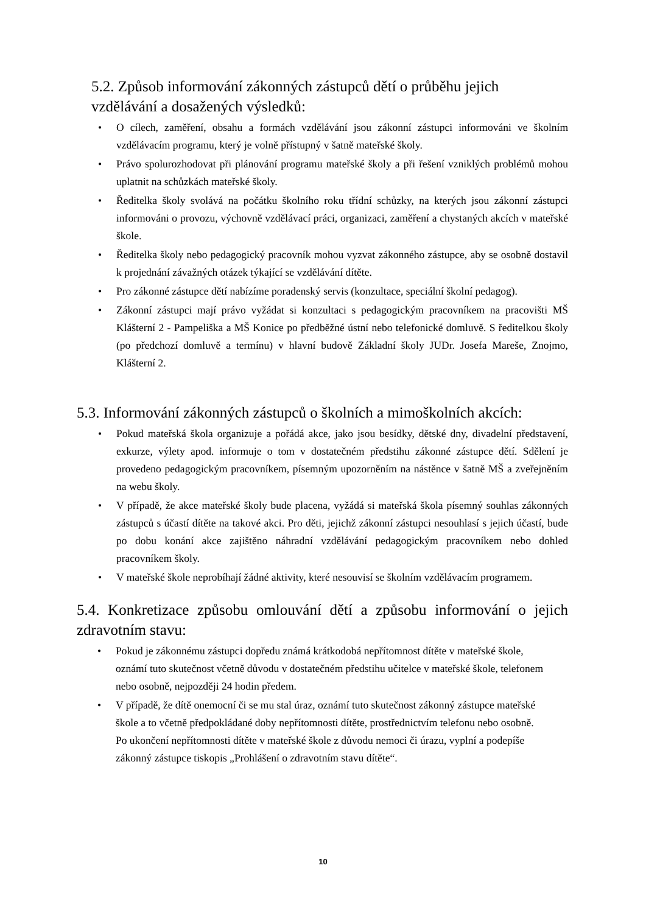5.2. Způsob informování zákonných zástupců dětí o průběhu jejich vzdělávání a dosažených výsledků:
• O cílech, zaměření, obsahu a formách vzdělávání jsou zákonní zástupci informováni ve školním vzdělávacím programu, který je volně přístupný v šatně mateřské školy.
• Právo spolurozhodovat při plánování programu mateřské školy a při řešení vzniklých problémů mohou uplatnit na schůzkách mateřské školy.
• Ředitelka školy svolává na počátku školního roku třídní schůzky, na kterých jsou zákonní zástupci informováni o provozu, výchovně vzdělávací práci, organizaci, zaměření a chystaných akcích v mateřské škole.
• Ředitelka školy nebo pedagogický pracovník mohou vyzvat zákonného zástupce, aby se osobně dostavil k projednání závažných otázek týkající se vzdělávání dítěte.
• Pro zákonné zástupce dětí nabízíme poradenský servis (konzultace, speciální školní pedagog).
• Zákonní zástupci mají právo vyžádat si konzultaci s pedagogickým pracovníkem na pracovišti MŠ Klášterní 2 - Pampeliška a MŠ Konice po předběžné ústní nebo telefonické domluvě. S ředitelkou školy (po předchozí domluvě a termínu) v hlavní budově Základní školy JUDr. Josefa Mareše, Znojmo, Klášterní 2.
5.3. Informování zákonných zástupců o školních a mimoškolních akcích:
• Pokud mateřská škola organizuje a pořádá akce, jako jsou besídky, dětské dny, divadelní představení, exkurze, výlety apod. informuje o tom v dostatečném předstihu zákonné zástupce dětí. Sdělení je provedeno pedagogickým pracovníkem, písemným upozorněním na nástěnce v šatně MŠ a zveřejněním na webu školy.
• V případě, že akce mateřské školy bude placena, vyžádá si mateřská škola písemný souhlas zákonných zástupců s účastí dítěte na takové akci. Pro děti, jejichž zákonní zástupci nesouhlasí s jejich účastí, bude po dobu konání akce zajištěno náhradní vzdělávání pedagogickým pracovníkem nebo dohled pracovníkem školy.
• V mateřské škole neprobíhají žádné aktivity, které nesouvisí se školním vzdělávacím programem.
5.4. Konkretizace způsobu omlouvání dětí a způsobu informování o jejich zdravotním stavu:
• Pokud je zákonnému zástupci dopředu známá krátkodobá nepřítomnost dítěte v mateřské škole, oznámí tuto skutečnost včetně důvodu v dostatečném předstihu učitelce v mateřské škole, telefonem nebo osobně, nejpozději 24 hodin předem.
• V případě, že dítě onemocní či se mu stal úraz, oznámí tuto skutečnost zákonný zástupce mateřské škole a to včetně předpokládané doby nepřítomnosti dítěte, prostřednictvím telefonu nebo osobně. Po ukončení nepřítomnosti dítěte v mateřské škole z důvodu nemoci či úrazu, vyplní a podepíše zákonný zástupce tiskopis „Prohlášení o zdravotním stavu dítěte“.
10